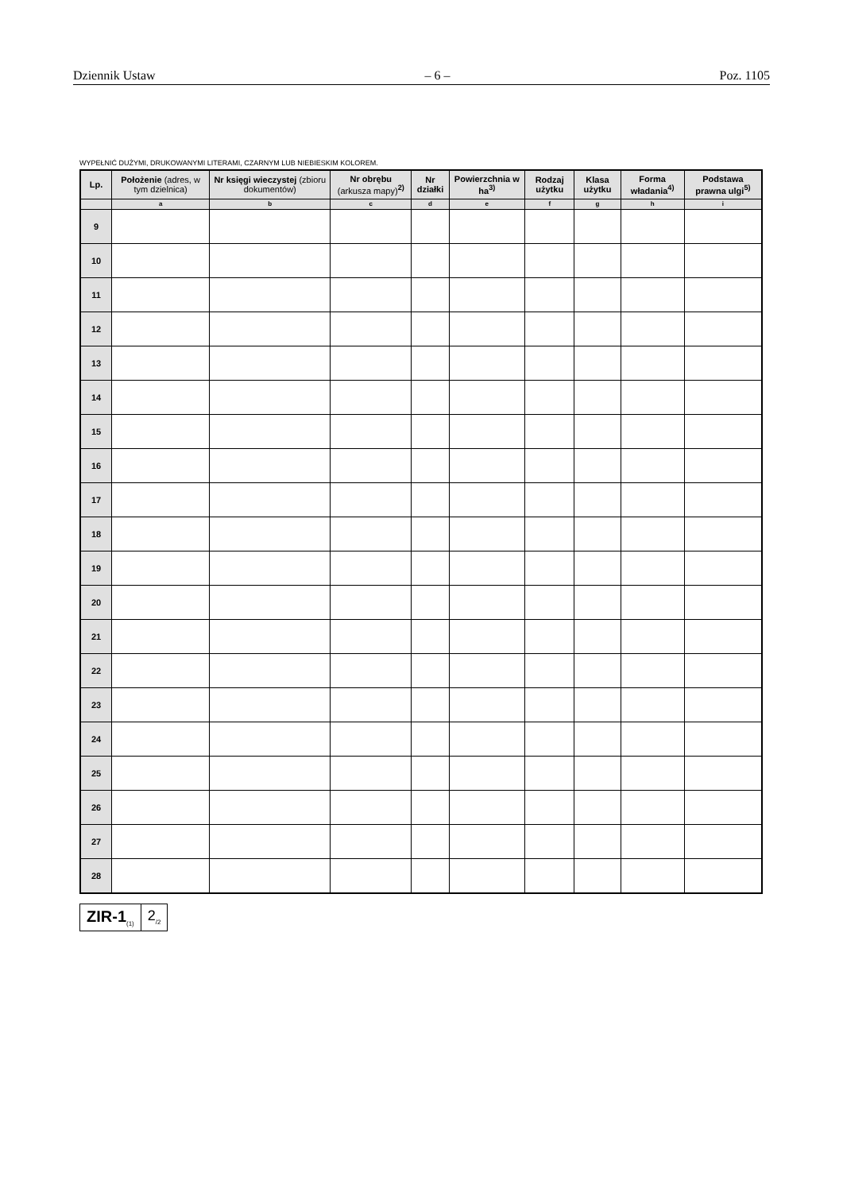Dziennik Ustaw – 6 – Poz. 1105
WYPEŁNIĆ DUŻYMI, DRUKOWANYMI LITERAMI, CZARNYM LUB NIEBIESKIM KOLOREM.
| Lp. | Położenie (adres, w tym dzielnica) | Nr księgi wieczystej (zbioru dokumentów) | Nr obrębu (arkusza mapy)<sup>2)</sup> | Nr działki | Powierzchnia w ha<sup>3)</sup> | Rodzaj użytku | Klasa użytku | Forma władania<sup>4)</sup> | Podstawa prawna ulgi<sup>5)</sup> |
| --- | --- | --- | --- | --- | --- | --- | --- | --- | --- |
| | a | b | c | d | e | f | g | h | i |
| 9 | | | | | | | | | |
| 10 | | | | | | | | | |
| 11 | | | | | | | | | |
| 12 | | | | | | | | | |
| 13 | | | | | | | | | |
| 14 | | | | | | | | | |
| 15 | | | | | | | | | |
| 16 | | | | | | | | | |
| 17 | | | | | | | | | |
| 18 | | | | | | | | | |
| 19 | | | | | | | | | |
| 20 | | | | | | | | | |
| 21 | | | | | | | | | |
| 22 | | | | | | | | | |
| 23 | | | | | | | | | |
| 24 | | | | | | | | | |
| 25 | | | | | | | | | |
| 26 | | | | | | | | | |
| 27 | | | | | | | | | |
| 28 | | | | | | | | | |
ZIR-1<sub>(1)</sub>
2<sub>/2</sub>